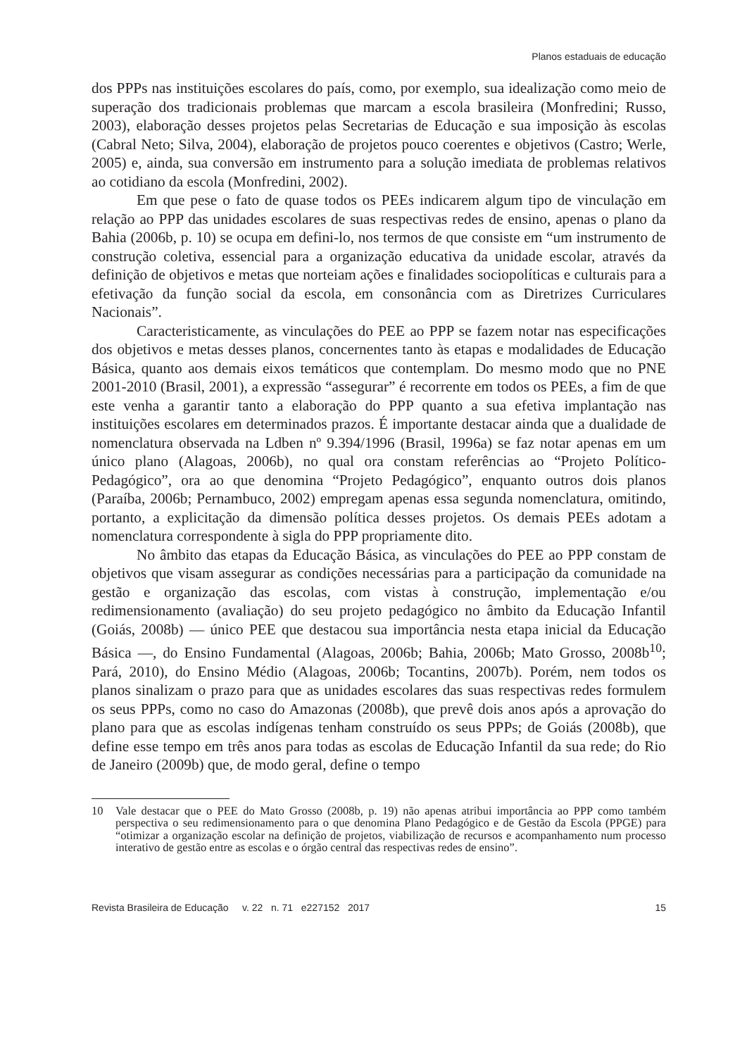Planos estaduais de educação
dos PPPs nas instituições escolares do país, como, por exemplo, sua idealização como meio de superação dos tradicionais problemas que marcam a escola brasileira (Monfredini; Russo, 2003), elaboração desses projetos pelas Secretarias de Educação e sua imposição às escolas (Cabral Neto; Silva, 2004), elaboração de projetos pouco coerentes e objetivos (Castro; Werle, 2005) e, ainda, sua conversão em instrumento para a solução imediata de problemas relativos ao cotidiano da escola (Monfredini, 2002).
Em que pese o fato de quase todos os PEEs indicarem algum tipo de vinculação em relação ao PPP das unidades escolares de suas respectivas redes de ensino, apenas o plano da Bahia (2006b, p. 10) se ocupa em defini-lo, nos termos de que consiste em “um instrumento de construção coletiva, essencial para a organização educativa da unidade escolar, através da definição de objetivos e metas que norteiam ações e finalidades sociopolíticas e culturais para a efetivação da função social da escola, em consonância com as Diretrizes Curriculares Nacionais”.
Caracteristicamente, as vinculações do PEE ao PPP se fazem notar nas especificações dos objetivos e metas desses planos, concernentes tanto às etapas e modalidades de Educação Básica, quanto aos demais eixos temáticos que contemplam. Do mesmo modo que no PNE 2001-2010 (Brasil, 2001), a expressão “assegurar” é recorrente em todos os PEEs, a fim de que este venha a garantir tanto a elaboração do PPP quanto a sua efetiva implantação nas instituições escolares em determinados prazos. É importante destacar ainda que a dualidade de nomenclatura observada na Ldben nº 9.394/1996 (Brasil, 1996a) se faz notar apenas em um único plano (Alagoas, 2006b), no qual ora constam referências ao “Projeto Político-Pedagógico”, ora ao que denomina “Projeto Pedagógico”, enquanto outros dois planos (Paraíba, 2006b; Pernambuco, 2002) empregam apenas essa segunda nomenclatura, omitindo, portanto, a explicitação da dimensão política desses projetos. Os demais PEEs adotam a nomenclatura correspondente à sigla do PPP propriamente dito.
No âmbito das etapas da Educação Básica, as vinculações do PEE ao PPP constam de objetivos que visam assegurar as condições necessárias para a participação da comunidade na gestão e organização das escolas, com vistas à construção, implementação e/ou redimensionamento (avaliação) do seu projeto pedagógico no âmbito da Educação Infantil (Goiás, 2008b) — único PEE que destacou sua importância nesta etapa inicial da Educação Básica —, do Ensino Fundamental (Alagoas, 2006b; Bahia, 2006b; Mato Grosso, 2008b<sup>10</sup>; Pará, 2010), do Ensino Médio (Alagoas, 2006b; Tocantins, 2007b). Porém, nem todos os planos sinalizam o prazo para que as unidades escolares das suas respectivas redes formulem os seus PPPs, como no caso do Amazonas (2008b), que prevê dois anos após a aprovação do plano para que as escolas indígenas tenham construído os seus PPPs; de Goiás (2008b), que define esse tempo em três anos para todas as escolas de Educação Infantil da sua rede; do Rio de Janeiro (2009b) que, de modo geral, define o tempo
10 Vale destacar que o PEE do Mato Grosso (2008b, p. 19) não apenas atribui importância ao PPP como também perspectiva o seu redimensionamento para o que denomina Plano Pedagógico e de Gestão da Escola (PPGE) para “otimizar a organização escolar na definição de projetos, viabilização de recursos e acompanhamento num processo interativo de gestão entre as escolas e o órgão central das respectivas redes de ensino”.
Revista Brasileira de Educação v. 22 n. 71 e227152 2017 15